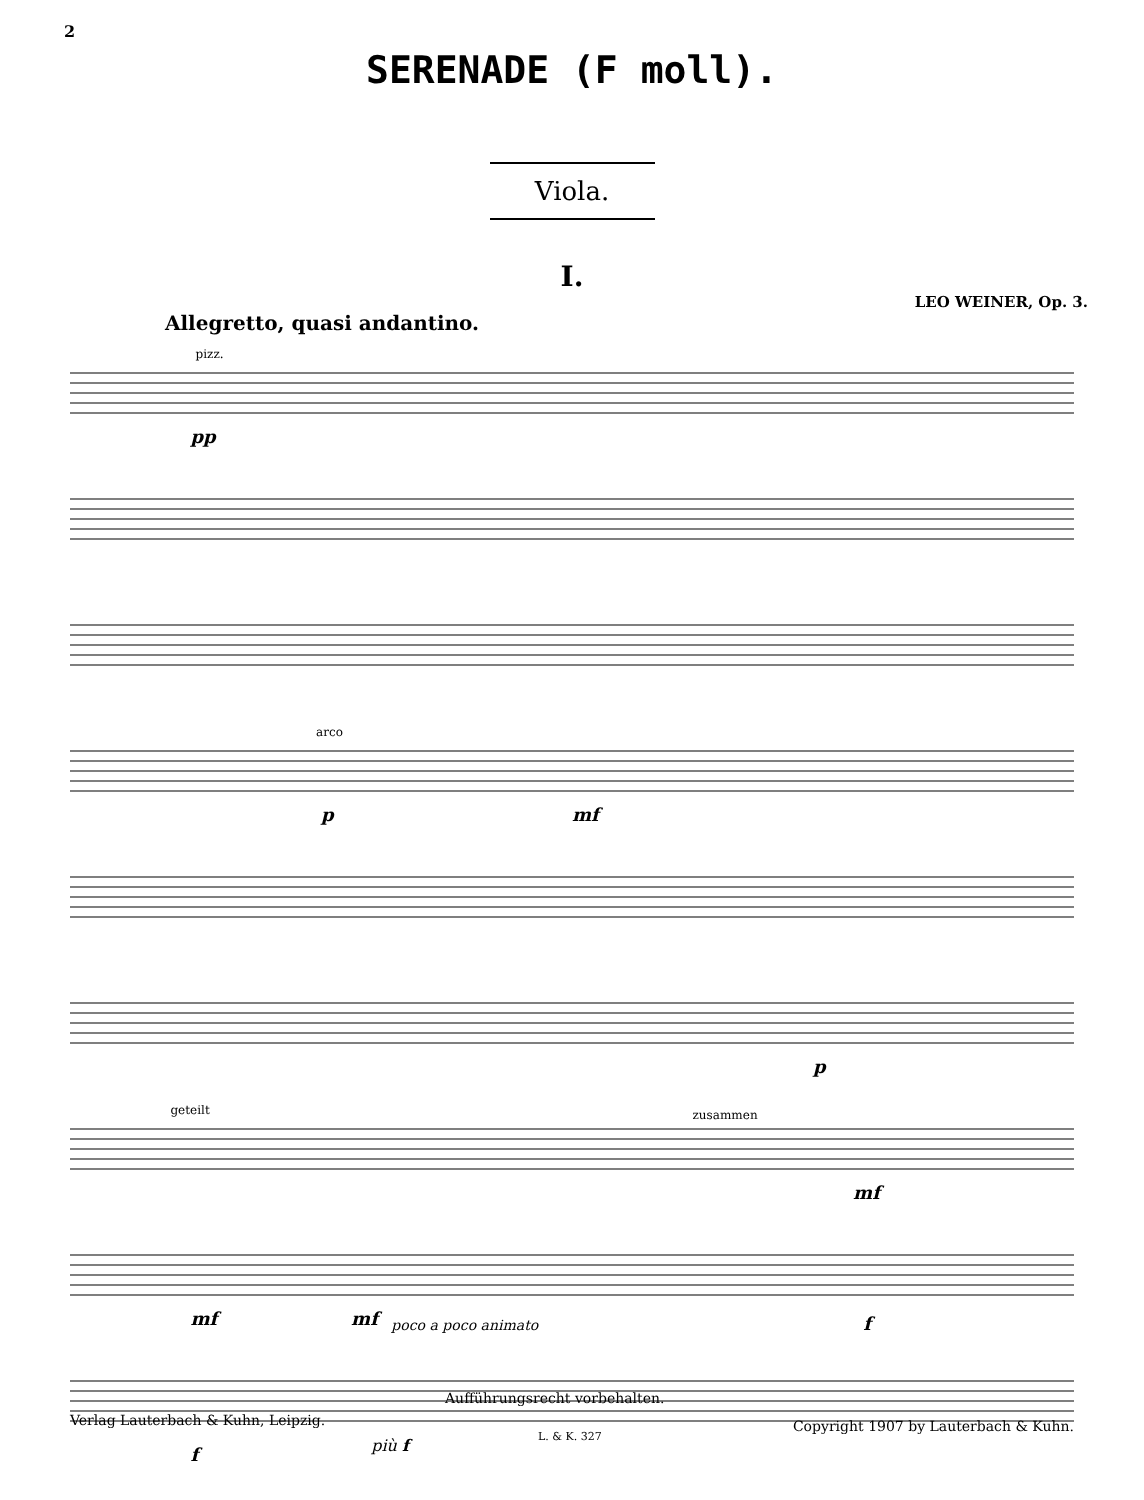2
SERENADE (F moll).
Viola.
I.
LEO WEINER, Op. 3.
Allegretto, quasi andantino.
pizz.
pp
arco
p
mf
p
geteilt
zusammen
mf
mf
mf
poco a poco animato
f
f
più f
Aufführungsrecht vorbehalten.
Verlag Lauterbach & Kuhn, Leipzig.
L. & K. 327
Copyright 1907 by Lauterbach & Kuhn.